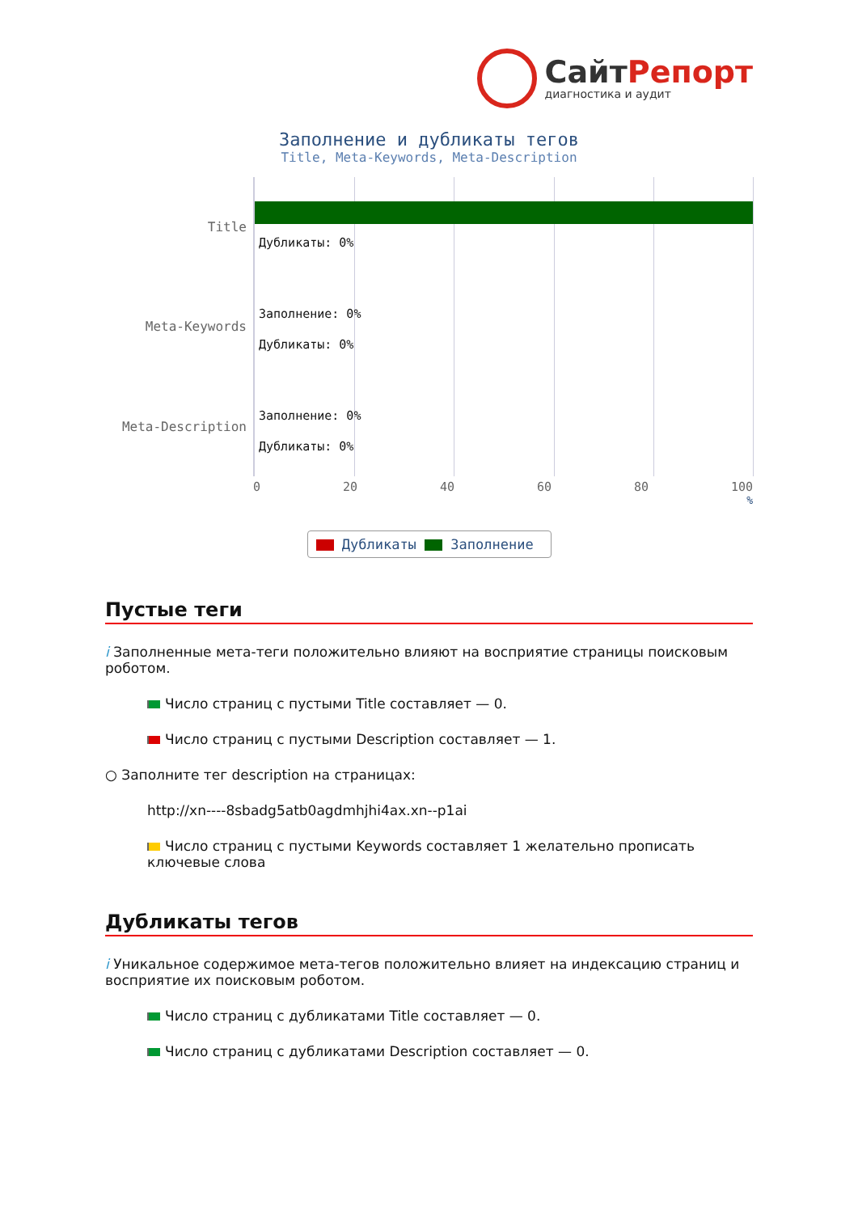СайтРепорт
диагностика и аудит
Заполнение и дубликаты тегов
Title, Meta-Keywords, Meta-Description
Title
Meta-Keywords
Meta-Description
Дубликаты: 0%
Заполнение: 0%
Дубликаты: 0%
Заполнение: 0%
Дубликаты: 0%
0 20 40 60 80 100
%
Дубликаты Заполнение
Пустые теги
i Заполненные мета-теги положительно влияют на восприятие страницы поисковым роботом.
Число страниц с пустыми Title составляет — 0.
Число страниц с пустыми Description составляет — 1.
○ Заполните тег description на страницах:
http://xn----8sbadg5atb0agdmhjhi4ax.xn--p1ai
Число страниц с пустыми Keywords составляет 1 желательно прописать ключевые слова
Дубликаты тегов
i Уникальное содержимое мета-тегов положительно влияет на индексацию страниц и восприятие их поисковым роботом.
Число страниц с дубликатами Title составляет — 0.
Число страниц с дубликатами Description составляет — 0.